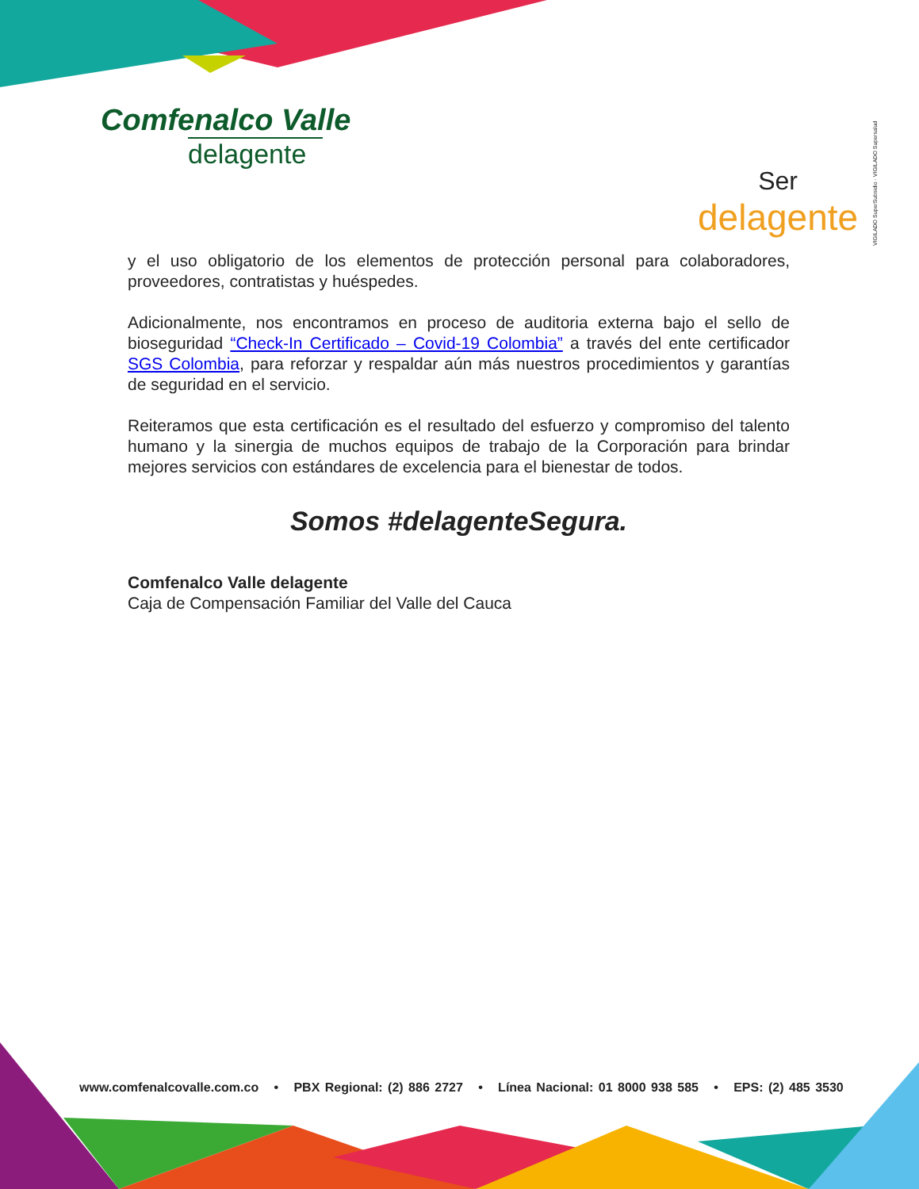Comfenalco Valle
delagente
Ser
delagente
VIGILADO SuperSubsidio · VIGILADO Supersalud
y el uso obligatorio de los elementos de protección personal para colaboradores, proveedores, contratistas y huéspedes.
Adicionalmente, nos encontramos en proceso de auditoria externa bajo el sello de bioseguridad “Check-In Certificado – Covid-19 Colombia” a través del ente certificador SGS Colombia, para reforzar y respaldar aún más nuestros procedimientos y garantías de seguridad en el servicio.
Reiteramos que esta certificación es el resultado del esfuerzo y compromiso del talento humano y la sinergia de muchos equipos de trabajo de la Corporación para brindar mejores servicios con estándares de excelencia para el bienestar de todos.
Somos #delagenteSegura.
Comfenalco Valle delagente
Caja de Compensación Familiar del Valle del Cauca
www.comfenalcovalle.com.co • PBX Regional: (2) 886 2727 • Línea Nacional: 01 8000 938 585 • EPS: (2) 485 3530